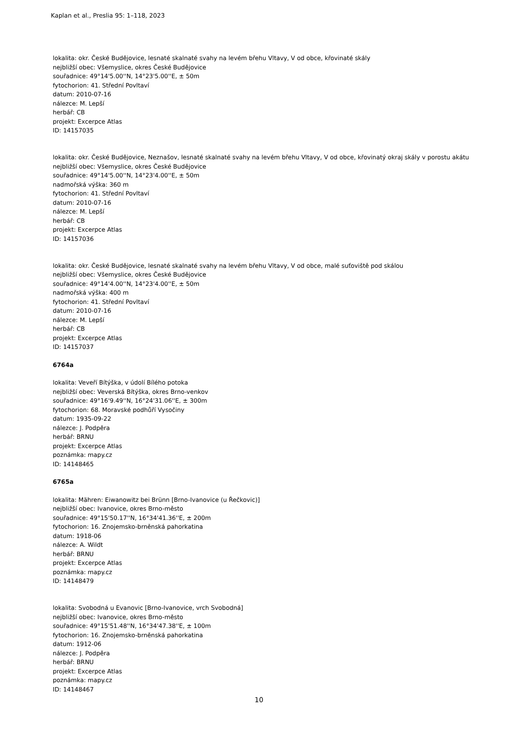Kaplan et al., Preslia 95: 1–118, 2023
lokalita: okr. České Budějovice, lesnaté skalnaté svahy na levém břehu Vltavy, V od obce, křovinaté skály
nejbližší obec: Všemyslice, okres České Budějovice
souřadnice: 49°14'5.00''N, 14°23'5.00''E, ± 50m
fytochorion: 41. Střední Povltaví
datum: 2010-07-16
nálezce: M. Lepší
herbář: CB
projekt: Excerpce Atlas
ID: 14157035
lokalita: okr. České Budějovice, Neznašov, lesnaté skalnaté svahy na levém břehu Vltavy, V od obce, křovinatý okraj skály v porostu akátu
nejbližší obec: Všemyslice, okres České Budějovice
souřadnice: 49°14'5.00''N, 14°23'4.00''E, ± 50m
nadmořská výška: 360 m
fytochorion: 41. Střední Povltaví
datum: 2010-07-16
nálezce: M. Lepší
herbář: CB
projekt: Excerpce Atlas
ID: 14157036
lokalita: okr. České Budějovice, lesnaté skalnaté svahy na levém břehu Vltavy, V od obce, malé suťoviště pod skálou
nejbližší obec: Všemyslice, okres České Budějovice
souřadnice: 49°14'4.00''N, 14°23'4.00''E, ± 50m
nadmořská výška: 400 m
fytochorion: 41. Střední Povltaví
datum: 2010-07-16
nálezce: M. Lepší
herbář: CB
projekt: Excerpce Atlas
ID: 14157037
6764a
lokalita: Veveří Bítýška, v údolí Bílého potoka
nejbližší obec: Veverská Bítýška, okres Brno-venkov
souřadnice: 49°16'9.49''N, 16°24'31.06''E, ± 300m
fytochorion: 68. Moravské podhůří Vysočiny
datum: 1935-09-22
nálezce: J. Podpěra
herbář: BRNU
projekt: Excerpce Atlas
poznámka: mapy.cz
ID: 14148465
6765a
lokalita: Mähren: Eiwanowitz bei Brünn [Brno-Ivanovice (u Řečkovic)]
nejbližší obec: Ivanovice, okres Brno-město
souřadnice: 49°15'50.17''N, 16°34'41.36''E, ± 200m
fytochorion: 16. Znojemsko-brněnská pahorkatina
datum: 1918-06
nálezce: A. Wildt
herbář: BRNU
projekt: Excerpce Atlas
poznámka: mapy.cz
ID: 14148479
lokalita: Svobodná u Evanovic [Brno-Ivanovice, vrch Svobodná]
nejbližší obec: Ivanovice, okres Brno-město
souřadnice: 49°15'51.48''N, 16°34'47.38''E, ± 100m
fytochorion: 16. Znojemsko-brněnská pahorkatina
datum: 1912-06
nálezce: J. Podpěra
herbář: BRNU
projekt: Excerpce Atlas
poznámka: mapy.cz
ID: 14148467
10